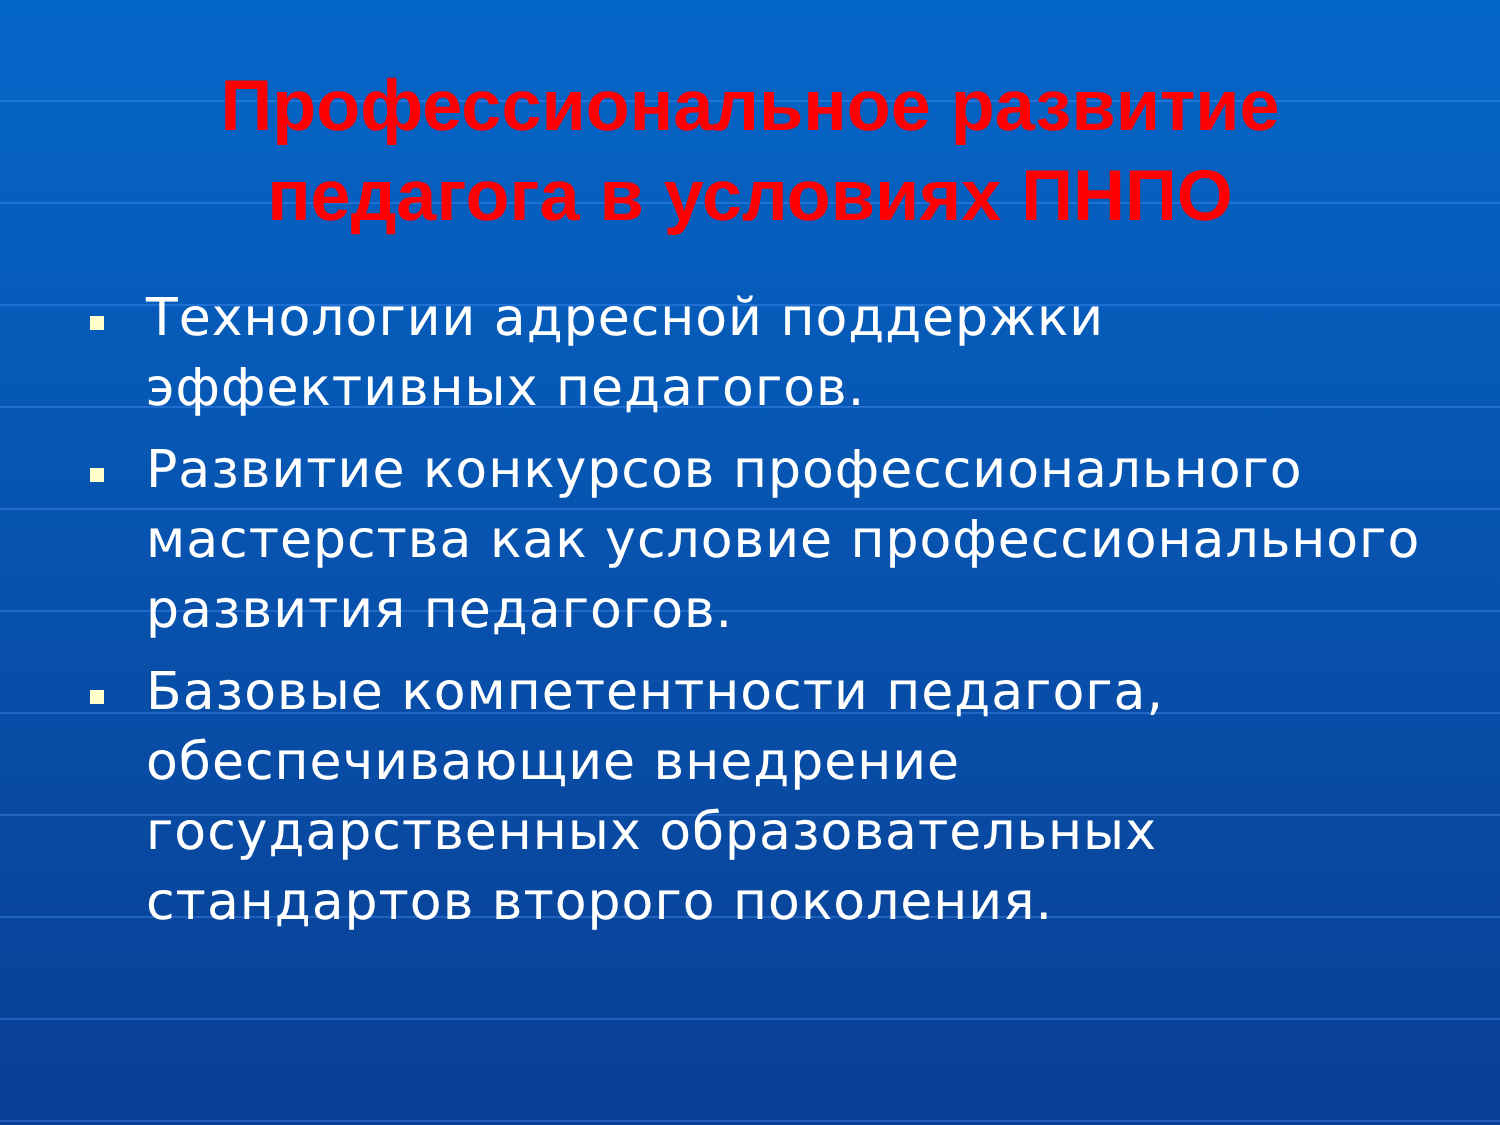Профессиональное развитие
педагога в условиях ПНПО
Технологии адресной поддержки эффективных педагогов.
Развитие конкурсов профессионального мастерства как условие профессионального развития педагогов.
Базовые компетентности педагога, обеспечивающие внедрение государственных образовательных стандартов второго поколения.